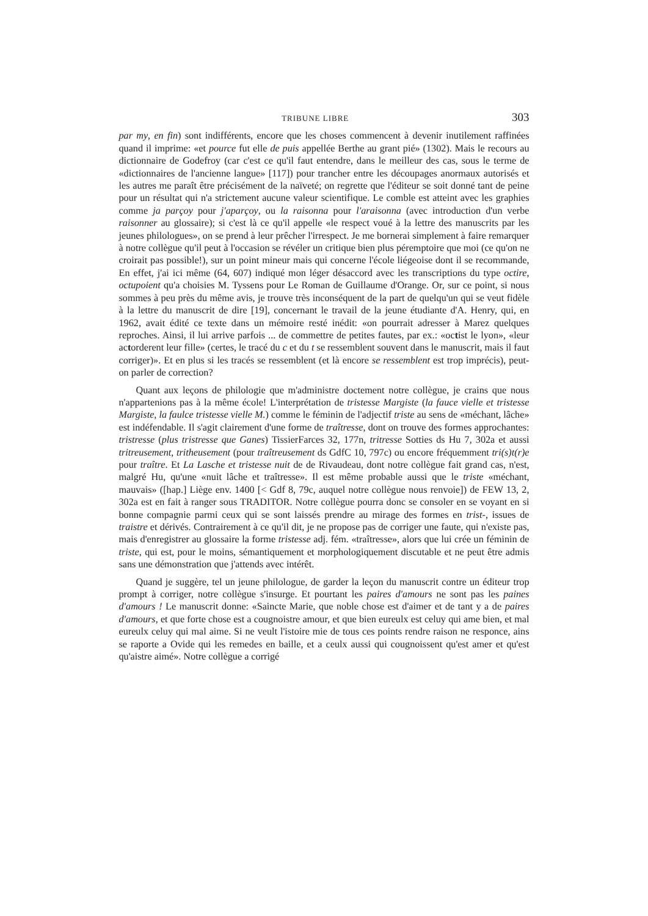TRIBUNE LIBRE 303
par my, en fin) sont indifférents, encore que les choses commencent à devenir inutilement raffinées quand il imprime: «et pource fut elle de puis appellée Berthe au grant pié» (1302). Mais le recours au dictionnaire de Godefroy (car c'est ce qu'il faut entendre, dans le meilleur des cas, sous le terme de «dictionnaires de l'ancienne langue» [117]) pour trancher entre les découpages anormaux autorisés et les autres me paraît être précisément de la naïveté; on regrette que l'éditeur se soit donné tant de peine pour un résultat qui n'a strictement aucune valeur scientifique. Le comble est atteint avec les graphies comme ja parçoy pour j'aparçoy, ou la raisonna pour l'araisonna (avec introduction d'un verbe raisonner au glossaire); si c'est là ce qu'il appelle «le respect voué à la lettre des manuscrits par les jeunes philologues», on se prend à leur prêcher l'irrespect. Je me bornerai simplement à faire remarquer à notre collègue qu'il peut à l'occasion se révéler un critique bien plus péremptoire que moi (ce qu'on ne croirait pas possible!), sur un point mineur mais qui concerne l'école liégeoise dont il se recommande, En effet, j'ai ici même (64, 607) indiqué mon léger désaccord avec les transcriptions du type octire, octupoient qu'a choisies M. Tyssens pour Le Roman de Guillaume d'Orange. Or, sur ce point, si nous sommes à peu près du même avis, je trouve très inconséquent de la part de quelqu'un qui se veut fidèle à la lettre du manuscrit de dire [19], concernant le travail de la jeune étudiante d'A. Henry, qui, en 1962, avait édité ce texte dans un mémoire resté inédit: «on pourrait adresser à Marez quelques reproches. Ainsi, il lui arrive parfois ... de commettre de petites fautes, par ex.: «octist le lyon», «leur actorderent leur fille» (certes, le tracé du c et du t se ressemblent souvent dans le manuscrit, mais il faut corriger)». Et en plus si les tracés se ressemblent (et là encore se ressemblent est trop imprécis), peut-on parler de correction?
Quant aux leçons de philologie que m'administre doctement notre collègue, je crains que nous n'appartenions pas à la même école! L'interprétation de tristesse Margiste (la fauce vielle et tristesse Margiste, la faulce tristesse vielle M.) comme le féminin de l'adjectif triste au sens de «méchant, lâche» est indéfendable. Il s'agit clairement d'une forme de traîtresse, dont on trouve des formes approchantes: tristresse (plus tristresse que Ganes) TissierFarces 32, 177n, tritresse Sotties ds Hu 7, 302a et aussi tritreusement, tritheusement (pour traîtreusement ds GdfC 10, 797c) ou encore fréquemment tri(s)t(r)e pour traître. Et La Lasche et tristesse nuit de de Rivaudeau, dont notre collègue fait grand cas, n'est, malgré Hu, qu'une «nuit lâche et traîtresse». Il est même probable aussi que le triste «méchant, mauvais» ([hap.] Liège env. 1400 [< Gdf 8, 79c, auquel notre collègue nous renvoie]) de FEW 13, 2, 302a est en fait à ranger sous TRADITOR. Notre collègue pourra donc se consoler en se voyant en si bonne compagnie parmi ceux qui se sont laissés prendre au mirage des formes en trist-, issues de traistre et dérivés. Contrairement à ce qu'il dit, je ne propose pas de corriger une faute, qui n'existe pas, mais d'enregistrer au glossaire la forme tristesse adj. fém. «traîtresse», alors que lui crée un féminin de triste, qui est, pour le moins, sémantiquement et morphologiquement discutable et ne peut être admis sans une démonstration que j'attends avec intérêt.
Quand je suggère, tel un jeune philologue, de garder la leçon du manuscrit contre un éditeur trop prompt à corriger, notre collègue s'insurge. Et pourtant les paires d'amours ne sont pas les paines d'amours ! Le manuscrit donne: «Saincte Marie, que noble chose est d'aimer et de tant y a de paires d'amours, et que forte chose est a cougnoistre amour, et que bien eureulx est celuy qui ame bien, et mal eureulx celuy qui mal aime. Si ne veult l'istoire mie de tous ces points rendre raison ne responce, ains se raporte a Ovide qui les remedes en baille, et a ceulx aussi qui cougnoissent qu'est amer et qu'est qu'aistre aimé». Notre collègue a corrigé